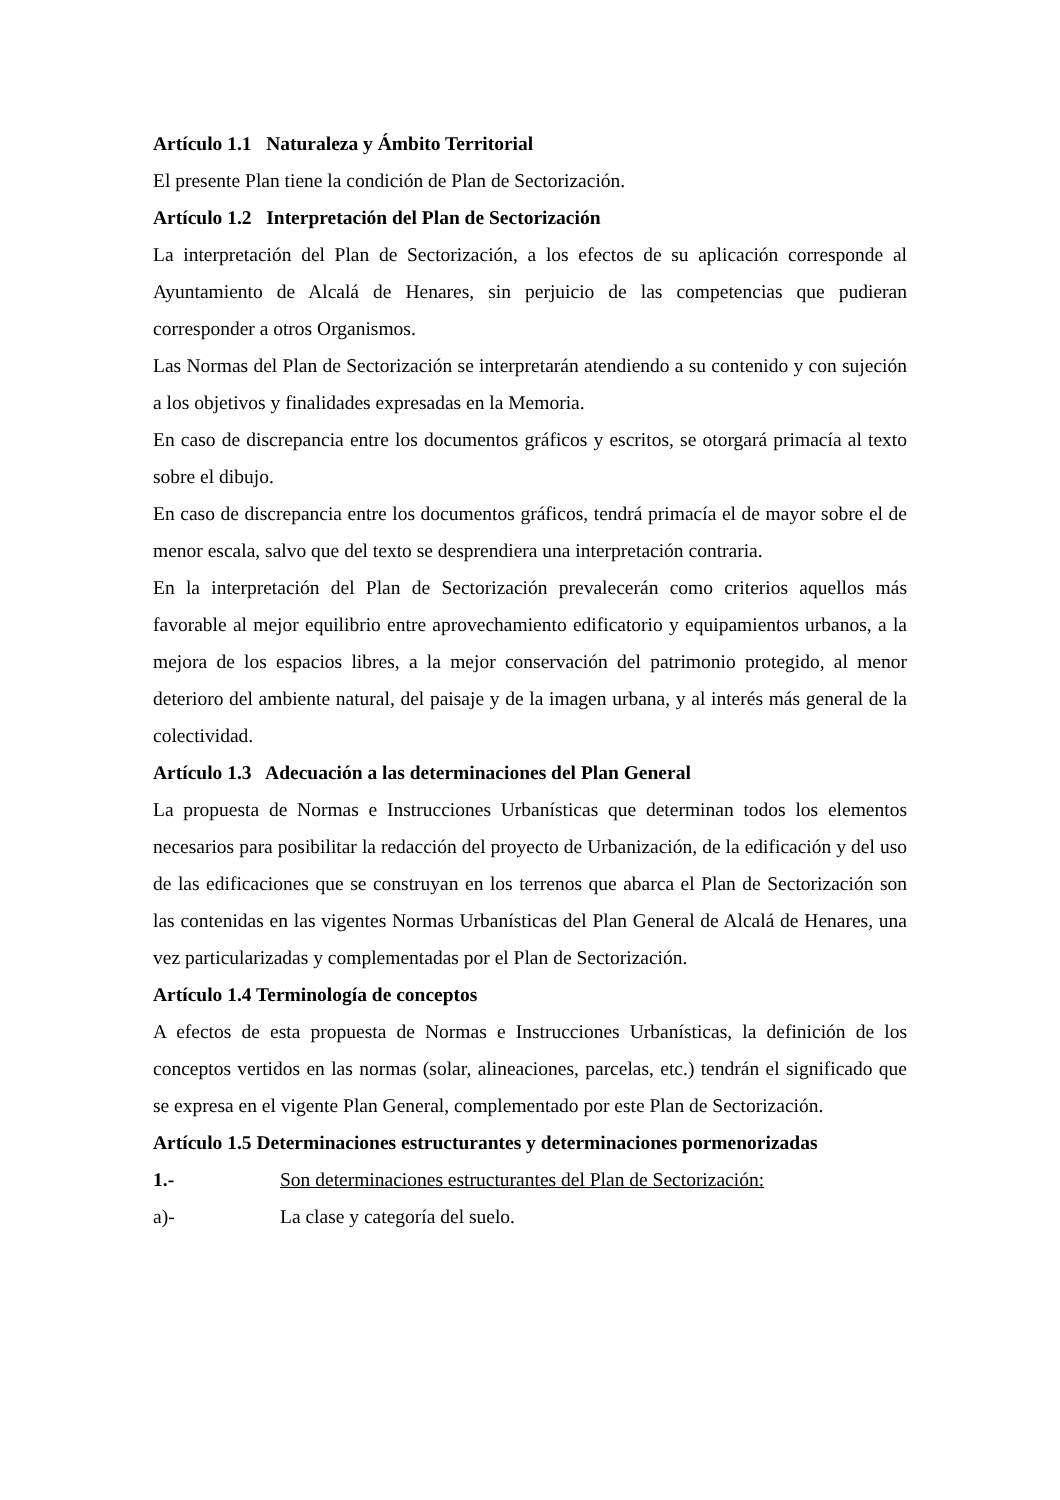Artículo 1.1 Naturaleza y Ámbito Territorial
El presente Plan tiene la condición de Plan de Sectorización.
Artículo 1.2 Interpretación del Plan de Sectorización
La interpretación del Plan de Sectorización, a los efectos de su aplicación corresponde al Ayuntamiento de Alcalá de Henares, sin perjuicio de las competencias que pudieran corresponder a otros Organismos.
Las Normas del Plan de Sectorización se interpretarán atendiendo a su contenido y con sujeción a los objetivos y finalidades expresadas en la Memoria.
En caso de discrepancia entre los documentos gráficos y escritos, se otorgará primacía al texto sobre el dibujo.
En caso de discrepancia entre los documentos gráficos, tendrá primacía el de mayor sobre el de menor escala, salvo que del texto se desprendiera una interpretación contraria.
En la interpretación del Plan de Sectorización prevalecerán como criterios aquellos más favorable al mejor equilibrio entre aprovechamiento edificatorio y equipamientos urbanos, a la mejora de los espacios libres, a la mejor conservación del patrimonio protegido, al menor deterioro del ambiente natural, del paisaje y de la imagen urbana, y al interés más general de la colectividad.
Artículo 1.3 Adecuación a las determinaciones del Plan General
La propuesta de Normas e Instrucciones Urbanísticas que determinan todos los elementos necesarios para posibilitar la redacción del proyecto de Urbanización, de la edificación y del uso de las edificaciones que se construyan en los terrenos que abarca el Plan de Sectorización son las contenidas en las vigentes Normas Urbanísticas del Plan General de Alcalá de Henares, una vez particularizadas y complementadas por el Plan de Sectorización.
Artículo 1.4 Terminología de conceptos
A efectos de esta propuesta de Normas e Instrucciones Urbanísticas, la definición de los conceptos vertidos en las normas (solar, alineaciones, parcelas, etc.) tendrán el significado que se expresa en el vigente Plan General, complementado por este Plan de Sectorización.
Artículo 1.5 Determinaciones estructurantes y determinaciones pormenorizadas
1.- Son determinaciones estructurantes del Plan de Sectorización:
a)- La clase y categoría del suelo.